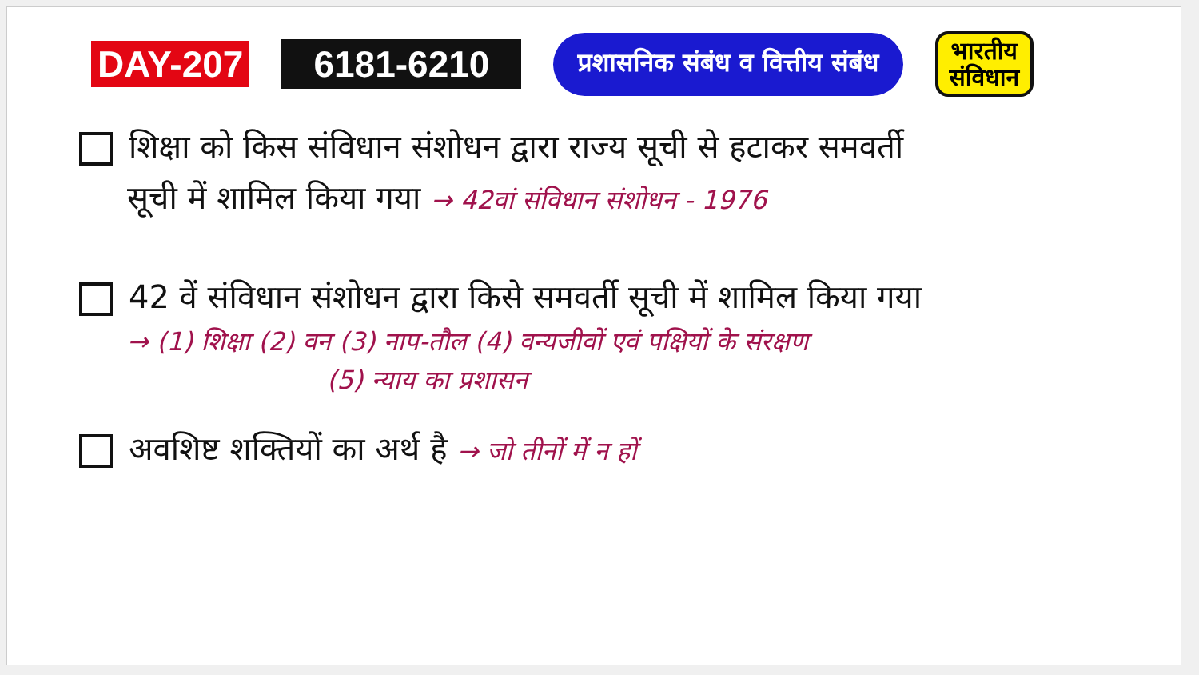DAY-207 6181-6210
प्रशासनिक संबंध व वित्तीय संबंध
भारतीय
संविधान
शिक्षा को किस संविधान संशोधन द्वारा राज्य सूची से हटाकर समवर्ती
सूची में शामिल किया गया → 42वां संविधान संशोधन - 1976
42 वें संविधान संशोधन द्वारा किसे समवर्ती सूची में शामिल किया गया
→ (1) शिक्षा (2) वन (3) नाप-तौल (4) वन्यजीवों एवं पक्षियों के संरक्षण
(5) न्याय का प्रशासन
अवशिष्ट शक्तियों का अर्थ है → जो तीनों में न हों